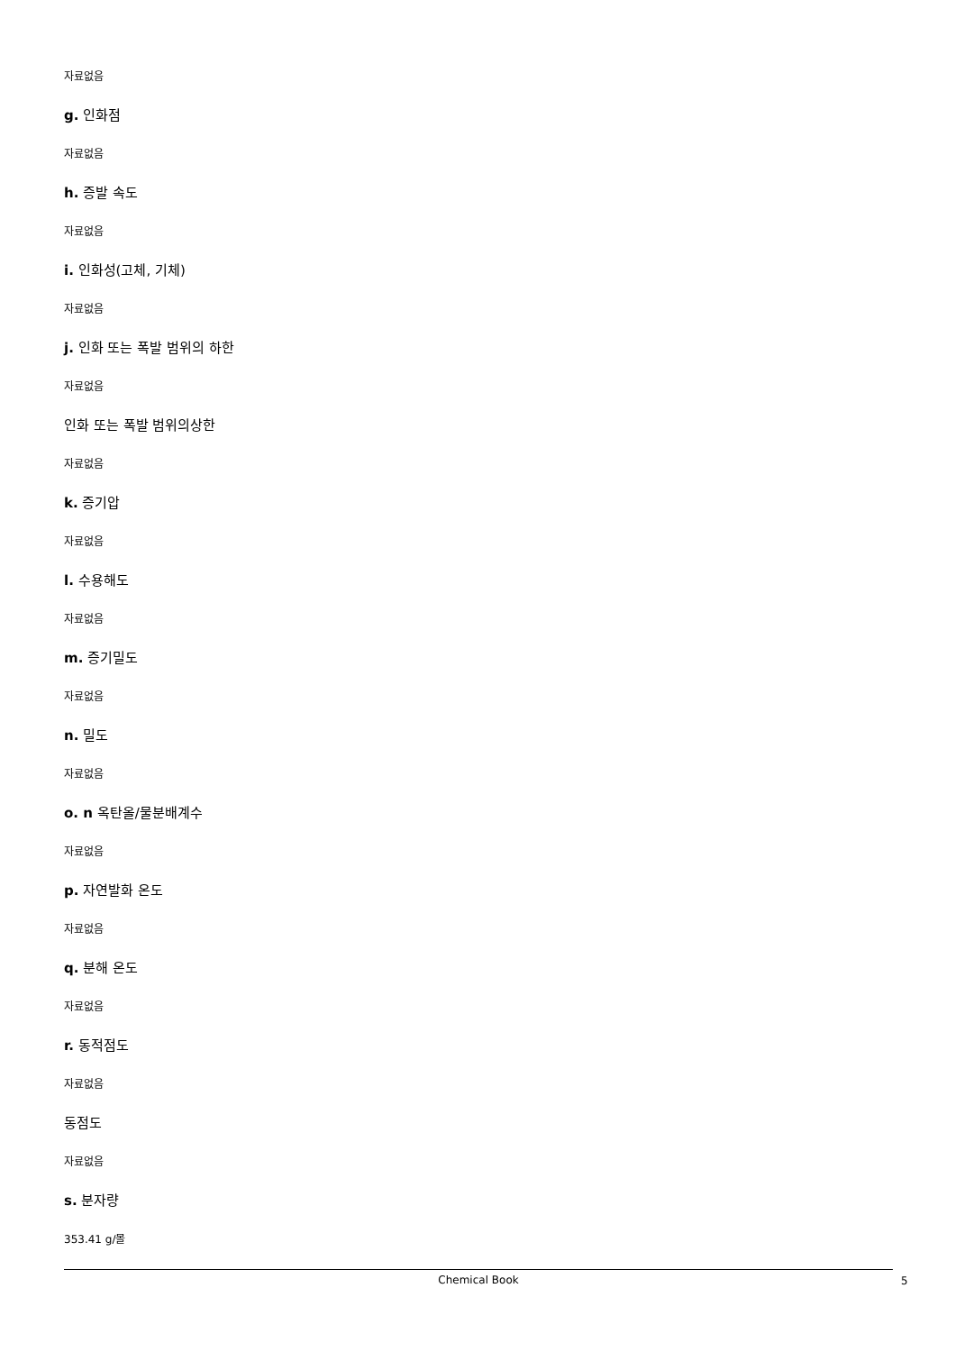자료없음
g. 인화점
자료없음
h. 증발 속도
자료없음
i. 인화성(고체, 기체)
자료없음
j. 인화 또는 폭발 범위의 하한
자료없음
인화 또는 폭발 범위의상한
자료없음
k. 증기압
자료없음
l. 수용해도
자료없음
m. 증기밀도
자료없음
n. 밀도
자료없음
o. n 옥탄올/물분배계수
자료없음
p. 자연발화 온도
자료없음
q. 분해 온도
자료없음
r. 동적점도
자료없음
동점도
자료없음
s. 분자량
353.41 g/몰
Chemical Book 5